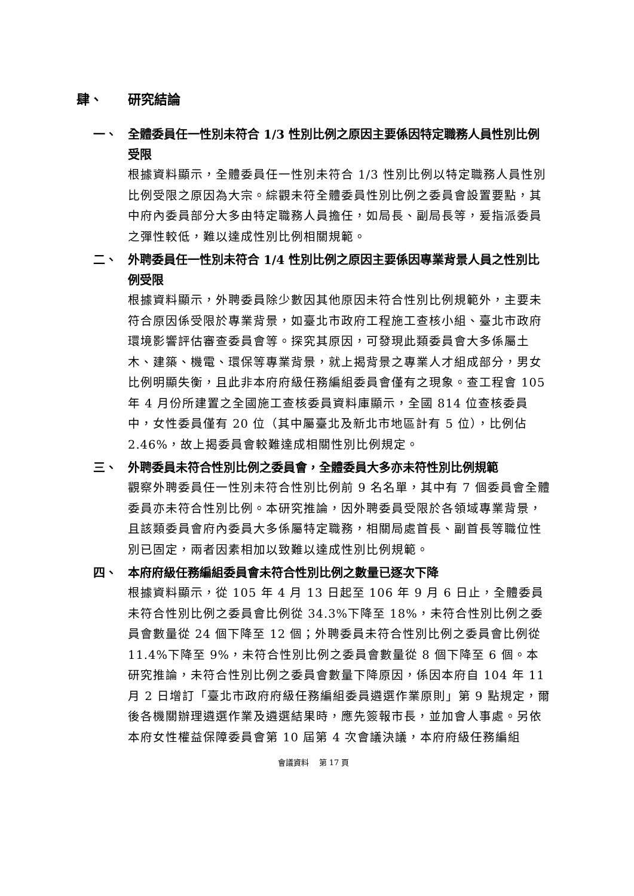肆、 研究結論
一、 全體委員任一性別未符合 1/3 性別比例之原因主要係因特定職務人員性別比例受限
根據資料顯示，全體委員任一性別未符合 1/3 性別比例以特定職務人員性別比例受限之原因為大宗。綜觀未符全體委員性別比例之委員會設置要點，其中府內委員部分大多由特定職務人員擔任，如局長、副局長等，爰指派委員之彈性較低，難以達成性別比例相關規範。
二、 外聘委員任一性別未符合 1/4 性別比例之原因主要係因專業背景人員之性別比例受限
根據資料顯示，外聘委員除少數因其他原因未符合性別比例規範外，主要未符合原因係受限於專業背景，如臺北市政府工程施工查核小組、臺北市政府環境影響評估審查委員會等。探究其原因，可發現此類委員會大多係屬土木、建築、機電、環保等專業背景，就上揭背景之專業人才組成部分，男女比例明顯失衡，且此非本府府級任務編組委員會僅有之現象。查工程會 105 年 4 月份所建置之全國施工查核委員資料庫顯示，全國 814 位查核委員中，女性委員僅有 20 位（其中屬臺北及新北市地區計有 5 位），比例佔 2.46%，故上揭委員會較難達成相關性別比例規定。
三、 外聘委員未符合性別比例之委員會，全體委員大多亦未符性別比例規範
觀察外聘委員任一性別未符合性別比例前 9 名名單，其中有 7 個委員會全體委員亦未符合性別比例。本研究推論，因外聘委員受限於各領域專業背景，且該類委員會府內委員大多係屬特定職務，相關局處首長、副首長等職位性別已固定，兩者因素相加以致難以達成性別比例規範。
四、 本府府級任務編組委員會未符合性別比例之數量已逐次下降
根據資料顯示，從 105 年 4 月 13 日起至 106 年 9 月 6 日止，全體委員未符合性別比例之委員會比例從 34.3%下降至 18%，未符合性別比例之委員會數量從 24 個下降至 12 個；外聘委員未符合性別比例之委員會比例從 11.4%下降至 9%，未符合性別比例之委員會數量從 8 個下降至 6 個。本研究推論，未符合性別比例之委員會數量下降原因，係因本府自 104 年 11 月 2 日增訂「臺北市政府府級任務編組委員遴選作業原則」第 9 點規定，爾後各機關辦理遴選作業及遴選結果時，應先簽報市長，並加會人事處。另依本府女性權益保障委員會第 10 屆第 4 次會議決議，本府府級任務編組
會議資料　 第 17 頁